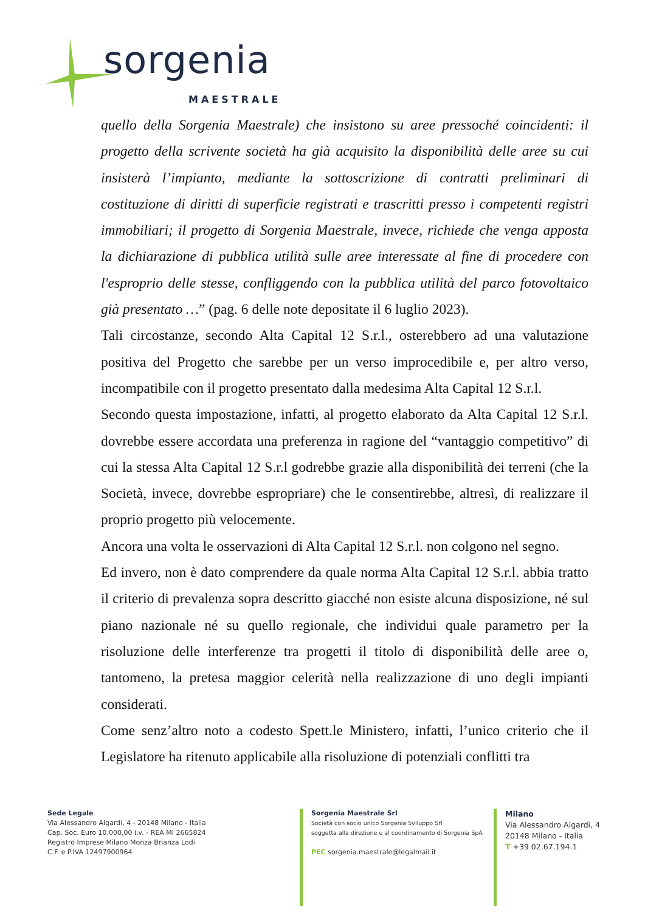sorgenia
MAESTRALE
quello della Sorgenia Maestrale) che insistono su aree pressoché coincidenti: il progetto della scrivente società ha già acquisito la disponibilità delle aree su cui insisterà l’impianto, mediante la sottoscrizione di contratti preliminari di costituzione di diritti di superficie registrati e trascritti presso i competenti registri immobiliari; il progetto di Sorgenia Maestrale, invece, richiede che venga apposta la dichiarazione di pubblica utilità sulle aree interessate al fine di procedere con l'esproprio delle stesse, confliggendo con la pubblica utilità del parco fotovoltaico già presentato …” (pag. 6 delle note depositate il 6 luglio 2023).
Tali circostanze, secondo Alta Capital 12 S.r.l., osterebbero ad una valutazione positiva del Progetto che sarebbe per un verso improcedibile e, per altro verso, incompatibile con il progetto presentato dalla medesima Alta Capital 12 S.r.l.
Secondo questa impostazione, infatti, al progetto elaborato da Alta Capital 12 S.r.l. dovrebbe essere accordata una preferenza in ragione del “vantaggio competitivo” di cui la stessa Alta Capital 12 S.r.l godrebbe grazie alla disponibilità dei terreni (che la Società, invece, dovrebbe espropriare) che le consentirebbe, altresì, di realizzare il proprio progetto più velocemente.
Ancora una volta le osservazioni di Alta Capital 12 S.r.l. non colgono nel segno.
Ed invero, non è dato comprendere da quale norma Alta Capital 12 S.r.l. abbia tratto il criterio di prevalenza sopra descritto giacché non esiste alcuna disposizione, né sul piano nazionale né su quello regionale, che individui quale parametro per la risoluzione delle interferenze tra progetti il titolo di disponibilità delle aree o, tantomeno, la pretesa maggior celerità nella realizzazione di uno degli impianti considerati.
Come senz’altro noto a codesto Spett.le Ministero, infatti, l’unico criterio che il Legislatore ha ritenuto applicabile alla risoluzione di potenziali conflitti tra
Sede Legale
Via Alessandro Algardi, 4 - 20148 Milano - Italia
Cap. Soc. Euro 10.000,00 i.v. - REA MI 2665824
Registro Imprese Milano Monza Brianza Lodi
C.F. e P.IVA 12497900964
Sorgenia Maestrale Srl
Società con socio unico Sorgenia Sviluppo Srl
soggetta alla direzione e al coordinamento di Sorgenia SpA
PEC sorgenia.maestrale@legalmail.it
Milano
Via Alessandro Algardi, 4
20148 Milano - Italia
T +39 02.67.194.1